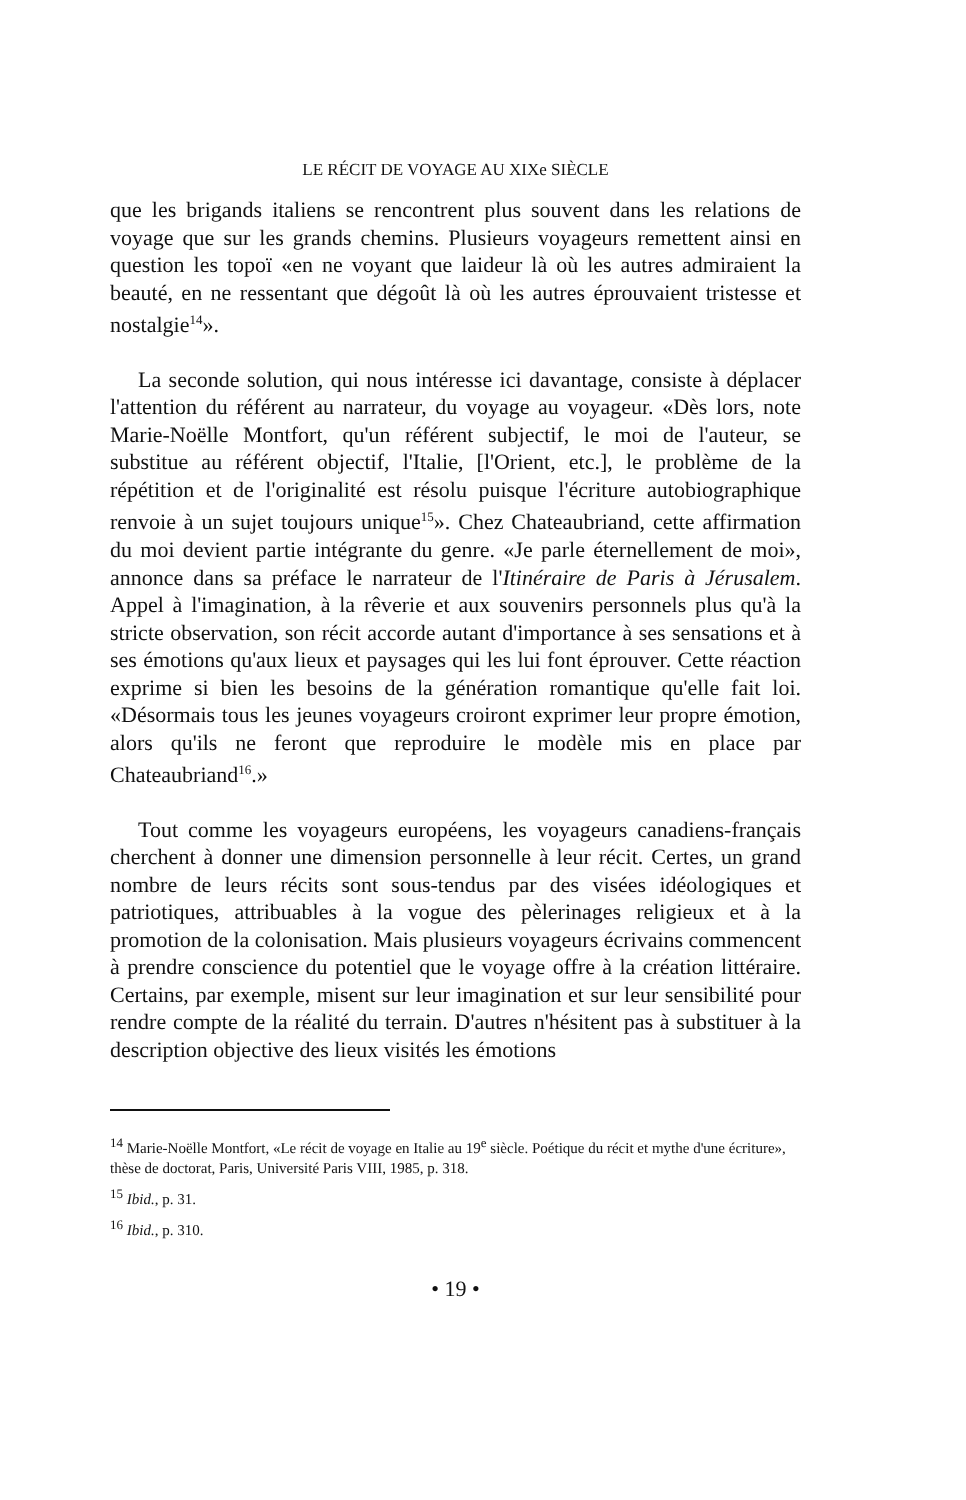LE RÉCIT DE VOYAGE AU XIXe SIÈCLE
que les brigands italiens se rencontrent plus souvent dans les relations de voyage que sur les grands chemins. Plusieurs voyageurs remettent ainsi en question les topoï «en ne voyant que laideur là où les autres admiraient la beauté, en ne ressentant que dégoût là où les autres éprouvaient tristesse et nostalgie<sup>14</sup>».
La seconde solution, qui nous intéresse ici davantage, consiste à déplacer l'attention du référent au narrateur, du voyage au voyageur. «Dès lors, note Marie-Noëlle Montfort, qu'un référent subjectif, le moi de l'auteur, se substitue au référent objectif, l'Italie, [l'Orient, etc.], le problème de la répétition et de l'originalité est résolu puisque l'écriture autobiographique renvoie à un sujet toujours unique<sup>15</sup>». Chez Chateaubriand, cette affirmation du moi devient partie intégrante du genre. «Je parle éternellement de moi», annonce dans sa préface le narrateur de l'Itinéraire de Paris à Jérusalem. Appel à l'imagination, à la rêverie et aux souvenirs personnels plus qu'à la stricte observation, son récit accorde autant d'importance à ses sensations et à ses émotions qu'aux lieux et paysages qui les lui font éprouver. Cette réaction exprime si bien les besoins de la génération romantique qu'elle fait loi. «Désormais tous les jeunes voyageurs croiront exprimer leur propre émotion, alors qu'ils ne feront que reproduire le modèle mis en place par Chateaubriand<sup>16</sup>.»
Tout comme les voyageurs européens, les voyageurs canadiens-français cherchent à donner une dimension personnelle à leur récit. Certes, un grand nombre de leurs récits sont sous-tendus par des visées idéologiques et patriotiques, attribuables à la vogue des pèlerinages religieux et à la promotion de la colonisation. Mais plusieurs voyageurs écrivains commencent à prendre conscience du potentiel que le voyage offre à la création littéraire. Certains, par exemple, misent sur leur imagination et sur leur sensibilité pour rendre compte de la réalité du terrain. D'autres n'hésitent pas à substituer à la description objective des lieux visités les émotions
<sup>14</sup> Marie-Noëlle Montfort, «Le récit de voyage en Italie au 19<sup>e</sup> siècle. Poétique du récit et mythe d'une écriture», thèse de doctorat, Paris, Université Paris VIII, 1985, p. 318.
<sup>15</sup> Ibid., p. 31.
<sup>16</sup> Ibid., p. 310.
• 19 •